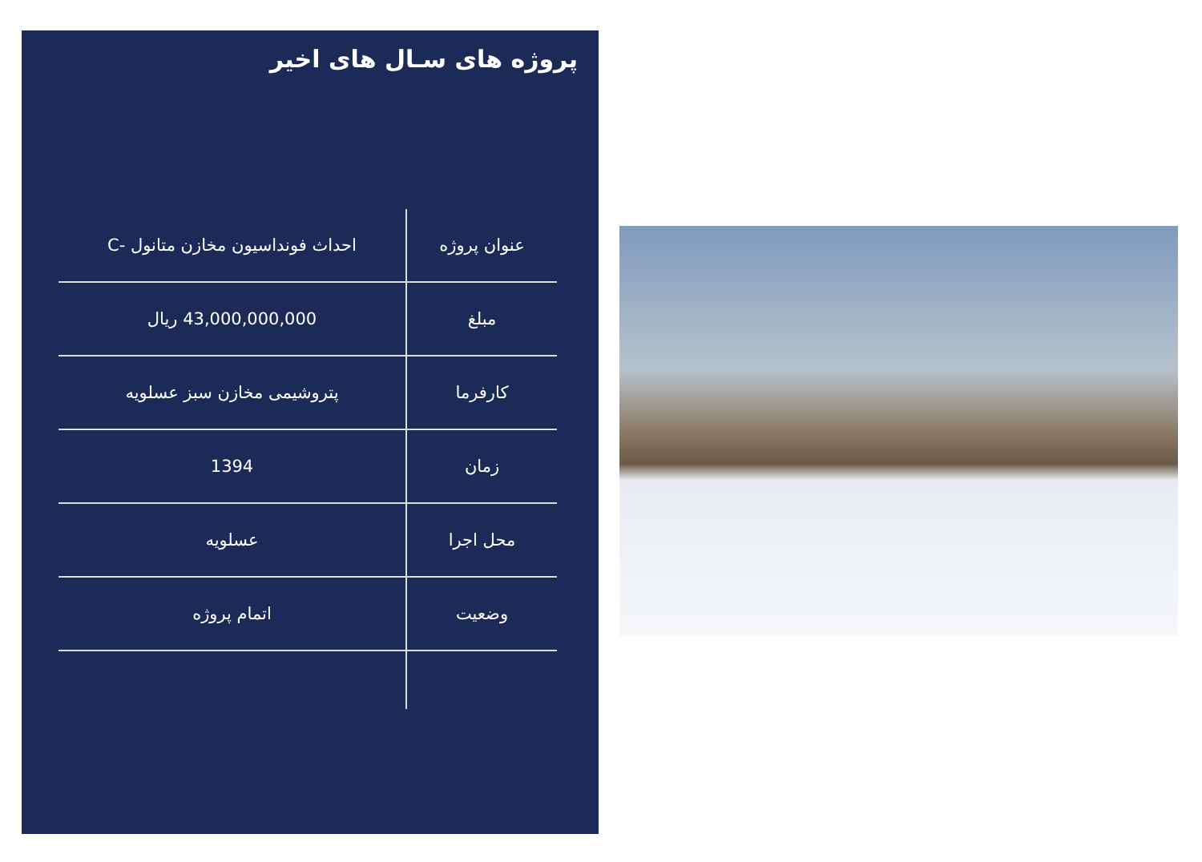پروژه های سـال های اخیر
| عنوان پروژه | احداث فونداسیون مخازن متانول -C |
| مبلغ | 43,000,000,000 ریال |
| کارفرما | پتروشیمی مخازن سبز عسلویه |
| زمان | 1394 |
| محل اجرا | عسلویه |
| وضعیت | اتمام پروژه |